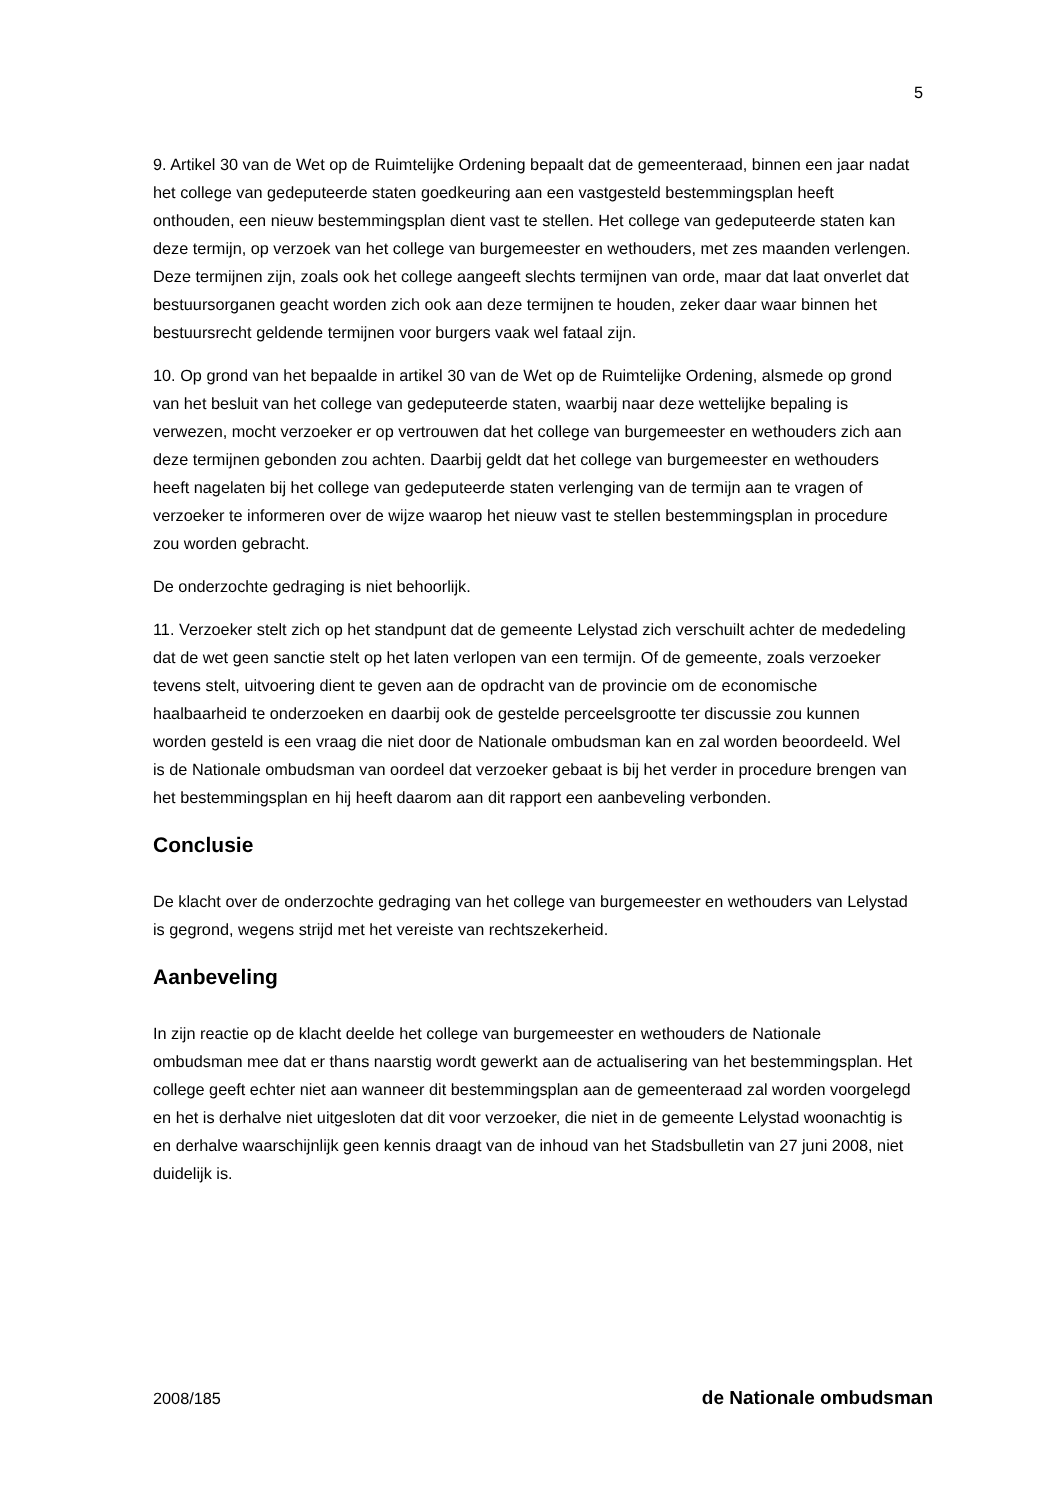5
9. Artikel 30 van de Wet op de Ruimtelijke Ordening bepaalt dat de gemeenteraad, binnen een jaar nadat het college van gedeputeerde staten goedkeuring aan een vastgesteld bestemmingsplan heeft onthouden, een nieuw bestemmingsplan dient vast te stellen. Het college van gedeputeerde staten kan deze termijn, op verzoek van het college van burgemeester en wethouders, met zes maanden verlengen. Deze termijnen zijn, zoals ook het college aangeeft slechts termijnen van orde, maar dat laat onverlet dat bestuursorganen geacht worden zich ook aan deze termijnen te houden, zeker daar waar binnen het bestuursrecht geldende termijnen voor burgers vaak wel fataal zijn.
10. Op grond van het bepaalde in artikel 30 van de Wet op de Ruimtelijke Ordening, alsmede op grond van het besluit van het college van gedeputeerde staten, waarbij naar deze wettelijke bepaling is verwezen, mocht verzoeker er op vertrouwen dat het college van burgemeester en wethouders zich aan deze termijnen gebonden zou achten. Daarbij geldt dat het college van burgemeester en wethouders heeft nagelaten bij het college van gedeputeerde staten verlenging van de termijn aan te vragen of verzoeker te informeren over de wijze waarop het nieuw vast te stellen bestemmingsplan in procedure zou worden gebracht.
De onderzochte gedraging is niet behoorlijk.
11. Verzoeker stelt zich op het standpunt dat de gemeente Lelystad zich verschuilt achter de mededeling dat de wet geen sanctie stelt op het laten verlopen van een termijn. Of de gemeente, zoals verzoeker tevens stelt, uitvoering dient te geven aan de opdracht van de provincie om de economische haalbaarheid te onderzoeken en daarbij ook de gestelde perceelsgrootte ter discussie zou kunnen worden gesteld is een vraag die niet door de Nationale ombudsman kan en zal worden beoordeeld. Wel is de Nationale ombudsman van oordeel dat verzoeker gebaat is bij het verder in procedure brengen van het bestemmingsplan en hij heeft daarom aan dit rapport een aanbeveling verbonden.
Conclusie
De klacht over de onderzochte gedraging van het college van burgemeester en wethouders van Lelystad is gegrond, wegens strijd met het vereiste van rechtszekerheid.
Aanbeveling
In zijn reactie op de klacht deelde het college van burgemeester en wethouders de Nationale ombudsman mee dat er thans naarstig wordt gewerkt aan de actualisering van het bestemmingsplan. Het college geeft echter niet aan wanneer dit bestemmingsplan aan de gemeenteraad zal worden voorgelegd en het is derhalve niet uitgesloten dat dit voor verzoeker, die niet in de gemeente Lelystad woonachtig is en derhalve waarschijnlijk geen kennis draagt van de inhoud van het Stadsbulletin van 27 juni 2008, niet duidelijk is.
2008/185 de Nationale ombudsman